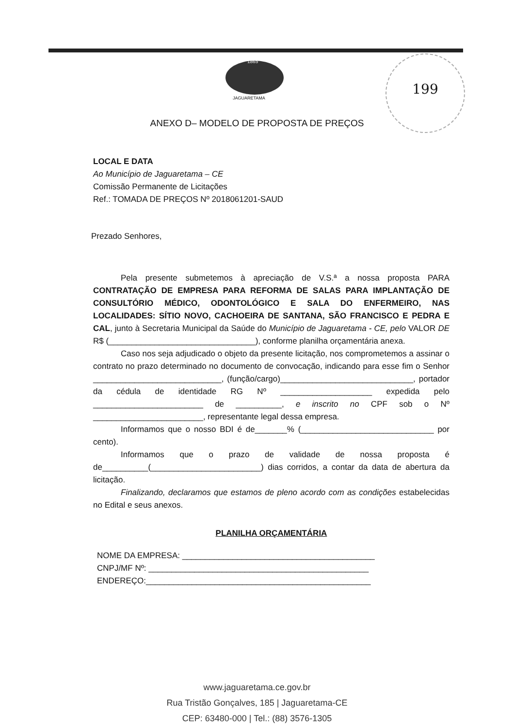1865
JAGUARETAMA
199
ANEXO D– MODELO DE PROPOSTA DE PREÇOS
LOCAL E DATA
Ao Município de Jaguaretama – CE
Comissão Permanente de Licitações
Ref.: TOMADA DE PREÇOS Nº 2018061201-SAUD
Prezado Senhores,
Pela presente submetemos à apreciação de V.S.ª a nossa proposta PARA CONTRATAÇÃO DE EMPRESA PARA REFORMA DE SALAS PARA IMPLANTAÇÃO DE CONSULTÓRIO MÉDICO, ODONTOLÓGICO E SALA DO ENFERMEIRO, NAS LOCALIDADES: SÍTIO NOVO, CACHOEIRA DE SANTANA, SÃO FRANCISCO E PEDRA E CAL, junto à Secretaria Municipal da Saúde do Município de Jaguaretama - CE, pelo VALOR DE R$ (________________________________), conforme planilha orçamentária anexa.
Caso nos seja adjudicado o objeto da presente licitação, nos comprometemos a assinar o contrato no prazo determinado no documento de convocação, indicando para esse fim o Senhor ____________________________, (função/cargo)_____________________________, portador da cédula de identidade RG Nº ____________________ expedida pelo ________________________ de __________, e inscrito no CPF sob o Nº ________________________, representante legal dessa empresa.
Informamos que o nosso BDI é de_______% (_____________________________ por cento).
Informamos que o prazo de validade de nossa proposta é de__________(________________________) dias corridos, a contar da data de abertura da licitação.
Finalizando, declaramos que estamos de pleno acordo com as condições estabelecidas no Edital e seus anexos.
PLANILHA ORÇAMENTÁRIA
NOME DA EMPRESA: __________________________________________
CNPJ/MF Nº: ________________________________________________
ENDEREÇO:_________________________________________________
www.jaguaretama.ce.gov.br
Rua Tristão Gonçalves, 185 | Jaguaretama-CE
CEP: 63480-000 | Tel.: (88) 3576-1305